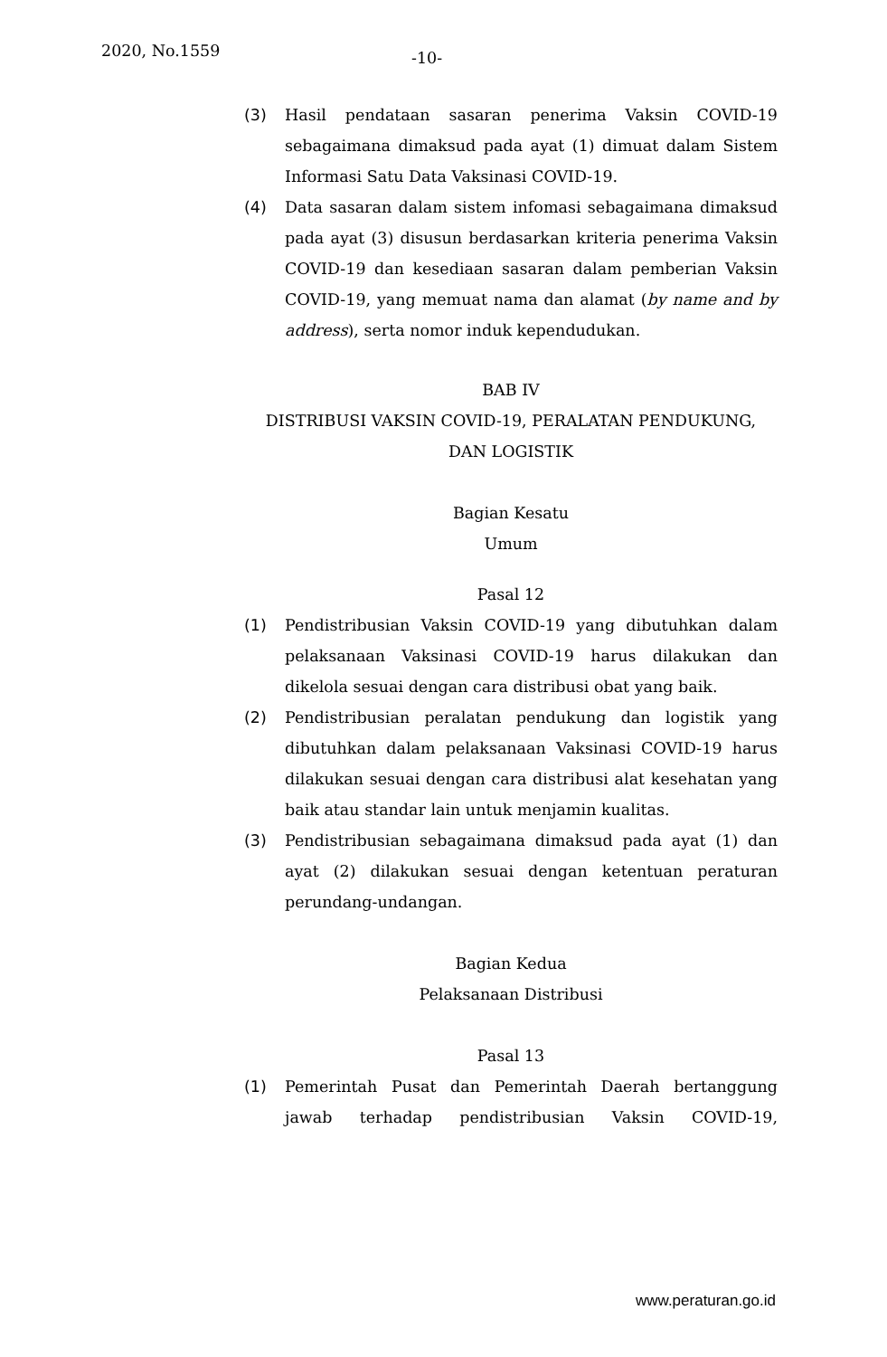2020, No.1559 -10-
(3) Hasil pendataan sasaran penerima Vaksin COVID-19 sebagaimana dimaksud pada ayat (1) dimuat dalam Sistem Informasi Satu Data Vaksinasi COVID-19.
(4) Data sasaran dalam sistem infomasi sebagaimana dimaksud pada ayat (3) disusun berdasarkan kriteria penerima Vaksin COVID-19 dan kesediaan sasaran dalam pemberian Vaksin COVID-19, yang memuat nama dan alamat (by name and by address), serta nomor induk kependudukan.
BAB IV
DISTRIBUSI VAKSIN COVID-19, PERALATAN PENDUKUNG,
DAN LOGISTIK
Bagian Kesatu
Umum
Pasal 12
(1) Pendistribusian Vaksin COVID-19 yang dibutuhkan dalam pelaksanaan Vaksinasi COVID-19 harus dilakukan dan dikelola sesuai dengan cara distribusi obat yang baik.
(2) Pendistribusian peralatan pendukung dan logistik yang dibutuhkan dalam pelaksanaan Vaksinasi COVID-19 harus dilakukan sesuai dengan cara distribusi alat kesehatan yang baik atau standar lain untuk menjamin kualitas.
(3) Pendistribusian sebagaimana dimaksud pada ayat (1) dan ayat (2) dilakukan sesuai dengan ketentuan peraturan perundang-undangan.
Bagian Kedua
Pelaksanaan Distribusi
Pasal 13
(1) Pemerintah Pusat dan Pemerintah Daerah bertanggung jawab terhadap pendistribusian Vaksin COVID-19,
www.peraturan.go.id